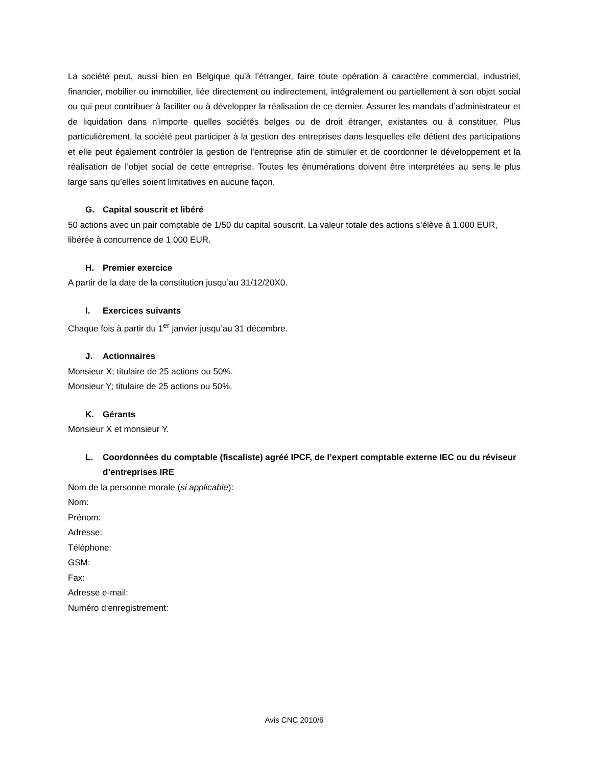La société peut, aussi bien en Belgique qu’à l’étranger, faire toute opération à caractère commercial, industriel, financier, mobilier ou immobilier, liée directement ou indirectement, intégralement ou partiellement à son objet social ou qui peut contribuer à faciliter ou à développer la réalisation de ce dernier. Assurer les mandats d’administrateur et de liquidation dans n’importe quelles sociétés belges ou de droit étranger, existantes ou à constituer. Plus particulièrement, la société peut participer à la gestion des entreprises dans lesquelles elle détient des participations et elle peut également contrôler la gestion de l’entreprise afin de stimuler et de coordonner le développement et la réalisation de l’objet social de cette entreprise. Toutes les énumérations doivent être interprétées au sens le plus large sans qu’elles soient limitatives en aucune façon.
G. Capital souscrit et libéré
50 actions avec un pair comptable de 1/50 du capital souscrit. La valeur totale des actions s’élève à 1.000 EUR, libérée à concurrence de 1.000 EUR.
H. Premier exercice
A partir de la date de la constitution jusqu’au 31/12/20X0.
I. Exercices suivants
Chaque fois à partir du 1<sup>er</sup> janvier jusqu’au 31 décembre.
J. Actionnaires
Monsieur X; titulaire de 25 actions ou 50%.
Monsieur Y; titulaire de 25 actions ou 50%.
K. Gérants
Monsieur X et monsieur Y.
L. Coordonnées du comptable (fiscaliste) agréé IPCF, de l’expert comptable externe IEC ou du réviseur d’entreprises IRE
Nom de la personne morale (si applicable):
Nom:
Prénom:
Adresse:
Téléphone:
GSM:
Fax:
Adresse e-mail:
Numéro d‘enregistrement:
Avis CNC 2010/6